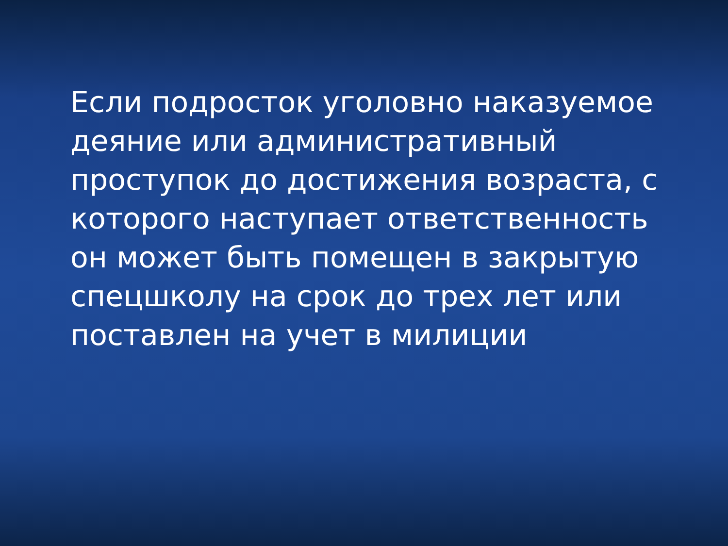Если подросток уголовно наказуемое деяние или административный проступок до достижения возраста, с которого наступает ответственность он может быть помещен в закрытую спецшколу на срок до трех лет или поставлен на учет в милиции